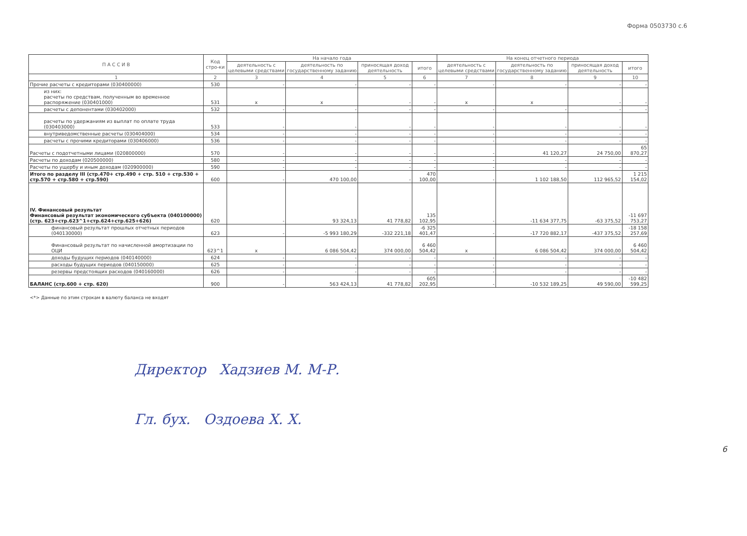Форма 0503730 с.6
| П А С С И В | Код стро-ки | На начало года | | | | На конец отчетного периода | | | |
| --- | --- | --- | --- | --- | --- | --- | --- | --- | --- |
| | | деятельность с целевыми средствами | деятельность по государственному заданию | приносящая доход деятельность | итого | деятельность с целевыми средствами | деятельность по государственному заданию | приносящая доход деятельность | итого |
| 1 | 2 | 3 | 4 | 5 | 6 | 7 | 8 | 9 | 10 |
| Прочие расчеты с кредиторами (030400000) | 530 | - | - | - | - | - | - | - | - |
| из них: расчеты по средствам, полученным во временное распоряжение (030401000) | 531 | x | x | - | - | x | x | - | - |
| расчеты с депонентами (030402000) | 532 | - | - | - | - | - | - | - | - |
| расчеты по удержаниям из выплат по оплате труда (030403000) | 533 | - | - | - | - | - | - | - | - |
| внутриведомственные расчеты (030404000) | 534 | - | - | - | - | - | - | - | - |
| расчеты с прочими кредиторами (030406000) | 536 | - | - | - | - | - | - | - | - |
| Расчеты с подотчетными лицами (020800000) | 570 | - | - | - | - | - | 41 120,27 | 24 750,00 | 65 870,27 |
| Расчеты по доходам (020500000) | 580 | - | - | - | - | - | - | - | - |
| Расчеты по ущербу и иным доходам (020900000) | 590 | - | - | - | - | - | - | - | - |
| Итого по разделу III (стр.470+ стр.490 + стр. 510 + стр.530 + стр.570 + стр.580 + стр.590) | 600 | - | 470 100,00 | - | 470 100,00 | - | 1 102 188,50 | 112 965,52 | 1 215 154,02 |
| IV. Финансовый результат Финансовый результат экономического субъекта (040100000) (стр. 623+стр.623^1+стр.624+стр.625+626) | 620 | - | 93 324,13 | 41 778,82 | 135 102,95 | - | -11 634 377,75 | -63 375,52 | -11 697 753,27 |
| финансовый результат прошлых отчетных периодов (040130000) | 623 | - | -5 993 180,29 | -332 221,18 | -6 325 401,47 | - | -17 720 882,17 | -437 375,52 | -18 158 257,69 |
| Финансовый результат по начисленной амортизации по ОЦИ | 623^1 | x | 6 086 504,42 | 374 000,00 | 6 460 504,42 | x | 6 086 504,42 | 374 000,00 | 6 460 504,42 |
| доходы будущих периодов (040140000) | 624 | - | - | - | - | - | - | - | - |
| расходы будущих периодов (040150000) | 625 | - | - | - | - | - | - | - | - |
| резервы предстоящих расходов (040160000) | 626 | - | - | - | - | - | - | - | - |
| БАЛАНС (стр.600 + стр. 620) | 900 | - | 563 424,13 | 41 778,82 | 605 202,95 | - | -10 532 189,25 | 49 590,00 | -10 482 599,25 |
<*> Данные по этим строкам в валюту баланса не входят
Директор Хадзиев М. М-Р.
Гл. бух. Оздоева Х. Х.
6